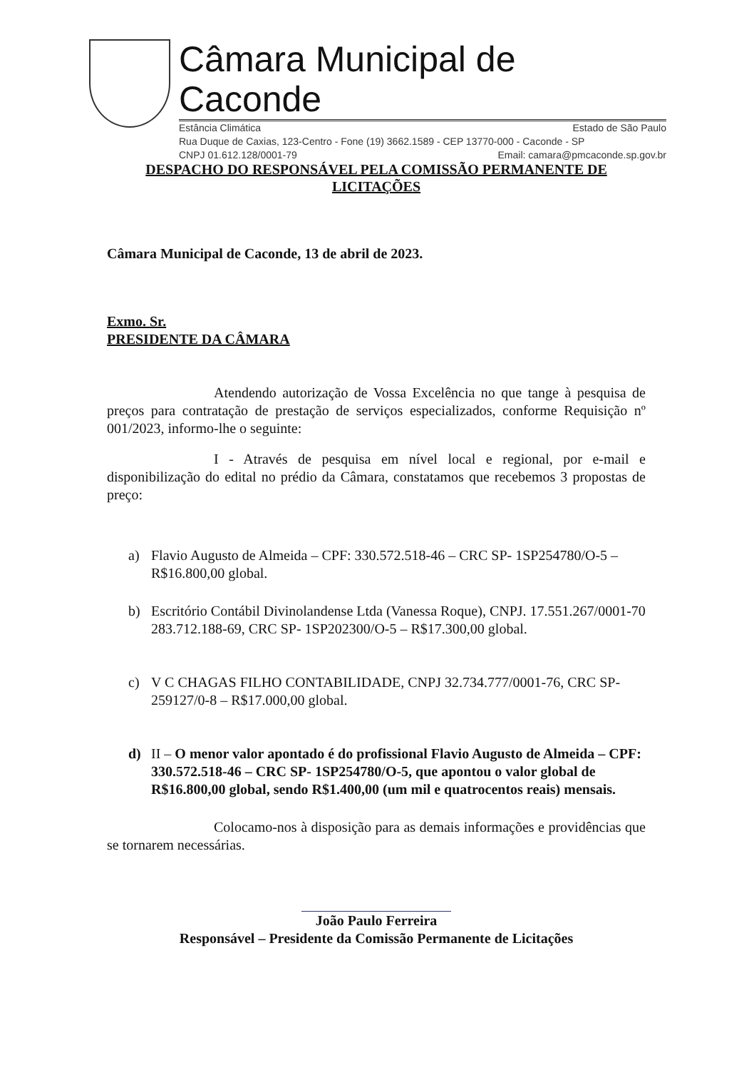Câmara Municipal de Caconde
Estância Climática Estado de São Paulo
Rua Duque de Caxias, 123-Centro - Fone (19) 3662.1589 - CEP 13770-000 - Caconde - SP
CNPJ 01.612.128/0001-79 Email: camara@pmcaconde.sp.gov.br
DESPACHO DO RESPONSÁVEL PELA COMISSÃO PERMANENTE DE LICITAÇÕES
Câmara Municipal de Caconde, 13 de abril de 2023.
Exmo. Sr.
PRESIDENTE DA CÂMARA
Atendendo autorização de Vossa Excelência no que tange à pesquisa de preços para contratação de prestação de serviços especializados, conforme Requisição nº 001/2023, informo-lhe o seguinte:
I - Através de pesquisa em nível local e regional, por e-mail e disponibilização do edital no prédio da Câmara, constatamos que recebemos 3 propostas de preço:
a) Flavio Augusto de Almeida – CPF: 330.572.518-46 – CRC SP- 1SP254780/O-5 – R$16.800,00 global.
b) Escritório Contábil Divinolandense Ltda (Vanessa Roque), CNPJ. 17.551.267/0001-70 283.712.188-69, CRC SP- 1SP202300/O-5 – R$17.300,00 global.
c) V C CHAGAS FILHO CONTABILIDADE, CNPJ 32.734.777/0001-76, CRC SP-259127/0-8 – R$17.000,00 global.
d) II – O menor valor apontado é do profissional Flavio Augusto de Almeida – CPF: 330.572.518-46 – CRC SP- 1SP254780/O-5, que apontou o valor global de R$16.800,00 global, sendo R$1.400,00 (um mil e quatrocentos reais) mensais.
Colocamo-nos à disposição para as demais informações e providências que se tornarem necessárias.
João Paulo Ferreira
Responsável – Presidente da Comissão Permanente de Licitações